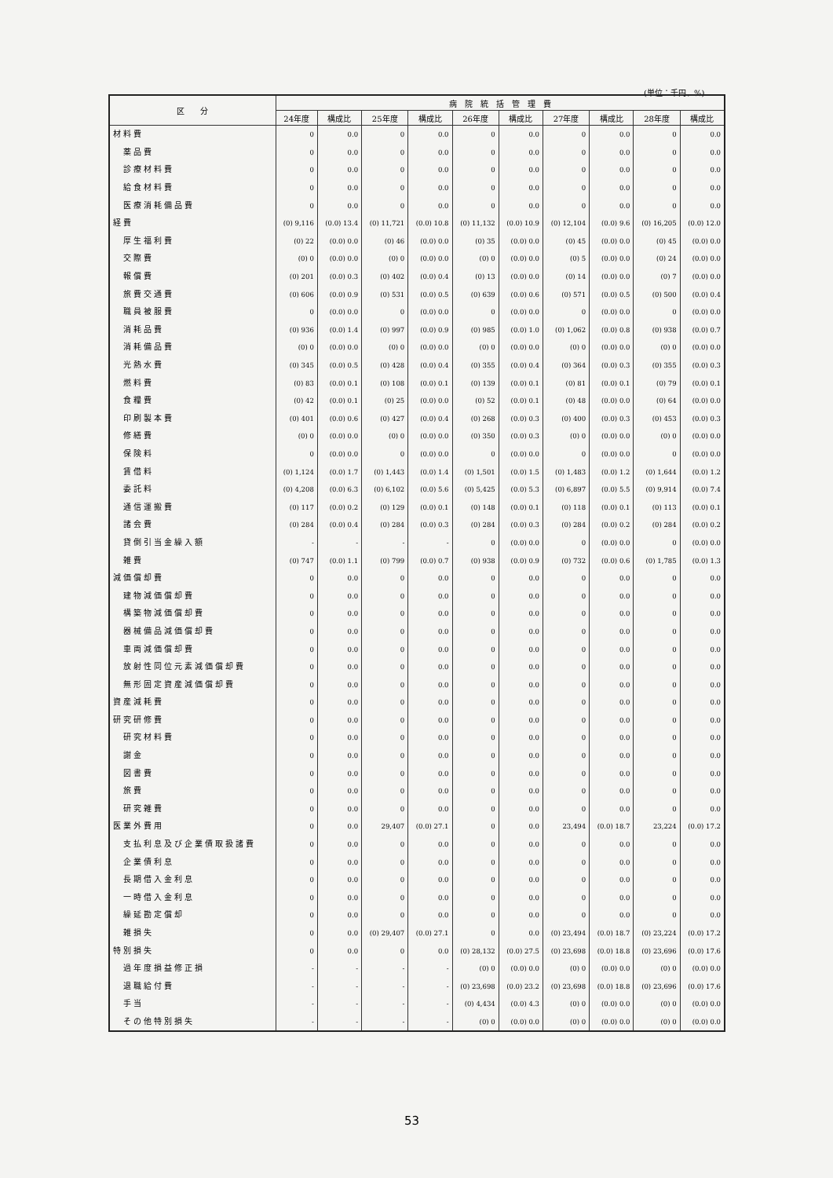(単位：千円、%)
| 区 分 | 病 院 統 括 管 理 費 | | | | | | | | | |
| --- | --- | --- | --- | --- | --- | --- | --- | --- | --- | --- |
| | 24年度 | 構成比 | 25年度 | 構成比 | 26年度 | 構成比 | 27年度 | 構成比 | 28年度 | 構成比 |
| 材料費 | 0 | 0.0 | 0 | 0.0 | 0 | 0.0 | 0 | 0.0 | 0 | 0.0 |
| 薬品費 | 0 | 0.0 | 0 | 0.0 | 0 | 0.0 | 0 | 0.0 | 0 | 0.0 |
| 診療材料費 | 0 | 0.0 | 0 | 0.0 | 0 | 0.0 | 0 | 0.0 | 0 | 0.0 |
| 給食材料費 | 0 | 0.0 | 0 | 0.0 | 0 | 0.0 | 0 | 0.0 | 0 | 0.0 |
| 医療消耗備品費 | 0 | 0.0 | 0 | 0.0 | 0 | 0.0 | 0 | 0.0 | 0 | 0.0 |
| 経費 | (0) 9,116 | (0.0) 13.4 | (0) 11,721 | (0.0) 10.8 | (0) 11,132 | (0.0) 10.9 | (0) 12,104 | (0.0) 9.6 | (0) 16,205 | (0.0) 12.0 |
| 厚生福利費 | (0) 22 | (0.0) 0.0 | (0) 46 | (0.0) 0.0 | (0) 35 | (0.0) 0.0 | (0) 45 | (0.0) 0.0 | (0) 45 | (0.0) 0.0 |
| 交際費 | (0) 0 | (0.0) 0.0 | (0) 0 | (0.0) 0.0 | (0) 0 | (0.0) 0.0 | (0) 5 | (0.0) 0.0 | (0) 24 | (0.0) 0.0 |
| 報償費 | (0) 201 | (0.0) 0.3 | (0) 402 | (0.0) 0.4 | (0) 13 | (0.0) 0.0 | (0) 14 | (0.0) 0.0 | (0) 7 | (0.0) 0.0 |
| 旅費交通費 | (0) 606 | (0.0) 0.9 | (0) 531 | (0.0) 0.5 | (0) 639 | (0.0) 0.6 | (0) 571 | (0.0) 0.5 | (0) 500 | (0.0) 0.4 |
| 職員被服費 | 0 | (0.0) 0.0 | 0 | (0.0) 0.0 | 0 | (0.0) 0.0 | 0 | (0.0) 0.0 | 0 | (0.0) 0.0 |
| 消耗品費 | (0) 936 | (0.0) 1.4 | (0) 997 | (0.0) 0.9 | (0) 985 | (0.0) 1.0 | (0) 1,062 | (0.0) 0.8 | (0) 938 | (0.0) 0.7 |
| 消耗備品費 | (0) 0 | (0.0) 0.0 | (0) 0 | (0.0) 0.0 | (0) 0 | (0.0) 0.0 | (0) 0 | (0.0) 0.0 | (0) 0 | (0.0) 0.0 |
| 光熱水費 | (0) 345 | (0.0) 0.5 | (0) 428 | (0.0) 0.4 | (0) 355 | (0.0) 0.4 | (0) 364 | (0.0) 0.3 | (0) 355 | (0.0) 0.3 |
| 燃料費 | (0) 83 | (0.0) 0.1 | (0) 108 | (0.0) 0.1 | (0) 139 | (0.0) 0.1 | (0) 81 | (0.0) 0.1 | (0) 79 | (0.0) 0.1 |
| 食糧費 | (0) 42 | (0.0) 0.1 | (0) 25 | (0.0) 0.0 | (0) 52 | (0.0) 0.1 | (0) 48 | (0.0) 0.0 | (0) 64 | (0.0) 0.0 |
| 印刷製本費 | (0) 401 | (0.0) 0.6 | (0) 427 | (0.0) 0.4 | (0) 268 | (0.0) 0.3 | (0) 400 | (0.0) 0.3 | (0) 453 | (0.0) 0.3 |
| 修繕費 | (0) 0 | (0.0) 0.0 | (0) 0 | (0.0) 0.0 | (0) 350 | (0.0) 0.3 | (0) 0 | (0.0) 0.0 | (0) 0 | (0.0) 0.0 |
| 保険料 | 0 | (0.0) 0.0 | 0 | (0.0) 0.0 | 0 | (0.0) 0.0 | 0 | (0.0) 0.0 | 0 | (0.0) 0.0 |
| 賃借料 | (0) 1,124 | (0.0) 1.7 | (0) 1,443 | (0.0) 1.4 | (0) 1,501 | (0.0) 1.5 | (0) 1,483 | (0.0) 1.2 | (0) 1,644 | (0.0) 1.2 |
| 委託料 | (0) 4,208 | (0.0) 6.3 | (0) 6,102 | (0.0) 5.6 | (0) 5,425 | (0.0) 5.3 | (0) 6,897 | (0.0) 5.5 | (0) 9,914 | (0.0) 7.4 |
| 通信運搬費 | (0) 117 | (0.0) 0.2 | (0) 129 | (0.0) 0.1 | (0) 148 | (0.0) 0.1 | (0) 118 | (0.0) 0.1 | (0) 113 | (0.0) 0.1 |
| 諸会費 | (0) 284 | (0.0) 0.4 | (0) 284 | (0.0) 0.3 | (0) 284 | (0.0) 0.3 | (0) 284 | (0.0) 0.2 | (0) 284 | (0.0) 0.2 |
| 貸倒引当金繰入額 | - | - | - | - | 0 | (0.0) 0.0 | 0 | (0.0) 0.0 | 0 | (0.0) 0.0 |
| 雑費 | (0) 747 | (0.0) 1.1 | (0) 799 | (0.0) 0.7 | (0) 938 | (0.0) 0.9 | (0) 732 | (0.0) 0.6 | (0) 1,785 | (0.0) 1.3 |
| 減価償却費 | 0 | 0.0 | 0 | 0.0 | 0 | 0.0 | 0 | 0.0 | 0 | 0.0 |
| 建物減価償却費 | 0 | 0.0 | 0 | 0.0 | 0 | 0.0 | 0 | 0.0 | 0 | 0.0 |
| 構築物減価償却費 | 0 | 0.0 | 0 | 0.0 | 0 | 0.0 | 0 | 0.0 | 0 | 0.0 |
| 器械備品減価償却費 | 0 | 0.0 | 0 | 0.0 | 0 | 0.0 | 0 | 0.0 | 0 | 0.0 |
| 車両減価償却費 | 0 | 0.0 | 0 | 0.0 | 0 | 0.0 | 0 | 0.0 | 0 | 0.0 |
| 放射性同位元素減価償却費 | 0 | 0.0 | 0 | 0.0 | 0 | 0.0 | 0 | 0.0 | 0 | 0.0 |
| 無形固定資産減価償却費 | 0 | 0.0 | 0 | 0.0 | 0 | 0.0 | 0 | 0.0 | 0 | 0.0 |
| 資産減耗費 | 0 | 0.0 | 0 | 0.0 | 0 | 0.0 | 0 | 0.0 | 0 | 0.0 |
| 研究研修費 | 0 | 0.0 | 0 | 0.0 | 0 | 0.0 | 0 | 0.0 | 0 | 0.0 |
| 研究材料費 | 0 | 0.0 | 0 | 0.0 | 0 | 0.0 | 0 | 0.0 | 0 | 0.0 |
| 謝金 | 0 | 0.0 | 0 | 0.0 | 0 | 0.0 | 0 | 0.0 | 0 | 0.0 |
| 図書費 | 0 | 0.0 | 0 | 0.0 | 0 | 0.0 | 0 | 0.0 | 0 | 0.0 |
| 旅費 | 0 | 0.0 | 0 | 0.0 | 0 | 0.0 | 0 | 0.0 | 0 | 0.0 |
| 研究雑費 | 0 | 0.0 | 0 | 0.0 | 0 | 0.0 | 0 | 0.0 | 0 | 0.0 |
| 医業外費用 | 0 | 0.0 | 29,407 | (0.0) 27.1 | 0 | 0.0 | 23,494 | (0.0) 18.7 | 23,224 | (0.0) 17.2 |
| 支払利息及び企業債取扱諸費 | 0 | 0.0 | 0 | 0.0 | 0 | 0.0 | 0 | 0.0 | 0 | 0.0 |
| 企業債利息 | 0 | 0.0 | 0 | 0.0 | 0 | 0.0 | 0 | 0.0 | 0 | 0.0 |
| 長期借入金利息 | 0 | 0.0 | 0 | 0.0 | 0 | 0.0 | 0 | 0.0 | 0 | 0.0 |
| 一時借入金利息 | 0 | 0.0 | 0 | 0.0 | 0 | 0.0 | 0 | 0.0 | 0 | 0.0 |
| 繰延勘定償却 | 0 | 0.0 | 0 | 0.0 | 0 | 0.0 | 0 | 0.0 | 0 | 0.0 |
| 雑損失 | 0 | 0.0 | (0) 29,407 | (0.0) 27.1 | 0 | 0.0 | (0) 23,494 | (0.0) 18.7 | (0) 23,224 | (0.0) 17.2 |
| 特別損失 | 0 | 0.0 | 0 | 0.0 | (0) 28,132 | (0.0) 27.5 | (0) 23,698 | (0.0) 18.8 | (0) 23,696 | (0.0) 17.6 |
| 過年度損益修正損 | - | - | - | - | (0) 0 | (0.0) 0.0 | (0) 0 | (0.0) 0.0 | (0) 0 | (0.0) 0.0 |
| 退職給付費 | - | - | - | - | (0) 23,698 | (0.0) 23.2 | (0) 23,698 | (0.0) 18.8 | (0) 23,696 | (0.0) 17.6 |
| 手当 | - | - | - | - | (0) 4,434 | (0.0) 4.3 | (0) 0 | (0.0) 0.0 | (0) 0 | (0.0) 0.0 |
| その他特別損失 | - | - | - | - | (0) 0 | (0.0) 0.0 | (0) 0 | (0.0) 0.0 | (0) 0 | (0.0) 0.0 |
53